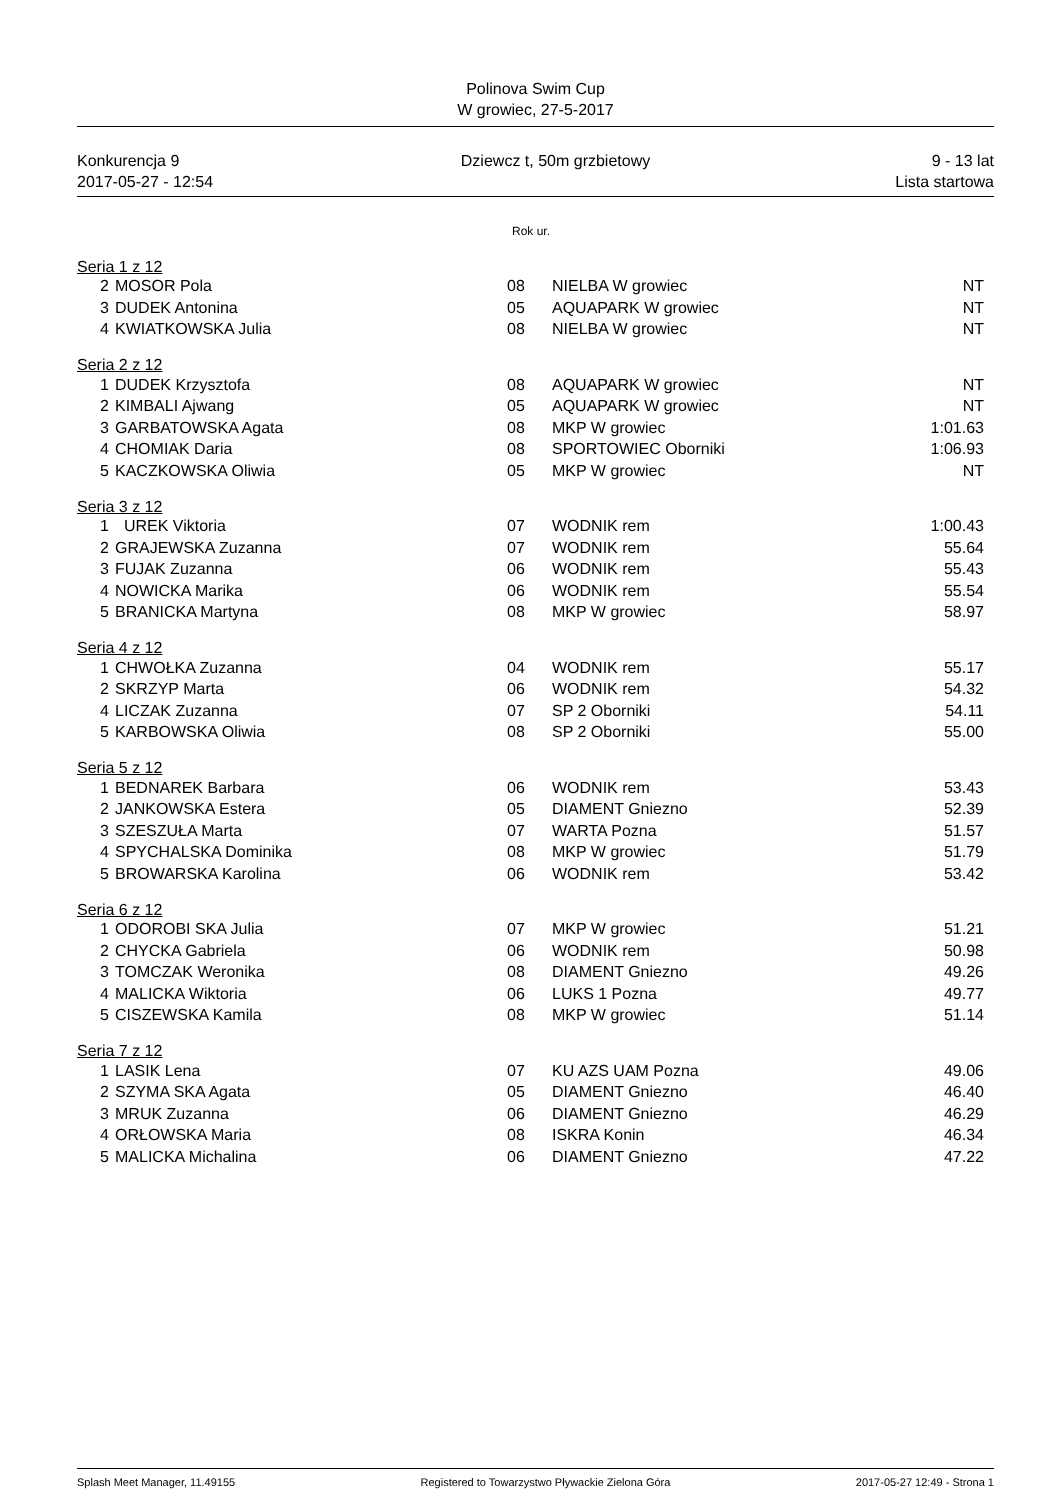Polinova Swim Cup
W growiec, 27-5-2017
Konkurencja 9 Dziewcz t, 50m grzbietowy 9 - 13 lat
2017-05-27 - 12:54 Lista startowa
| | | Rok ur. | | |
| Seria 1 z 12 | | | | |
| 2 | MOSOR Pola | 08 | NIELBA W growiec | NT |
| 3 | DUDEK Antonina | 05 | AQUAPARK W growiec | NT |
| 4 | KWIATKOWSKA Julia | 08 | NIELBA W growiec | NT |
| Seria 2 z 12 | | | | |
| 1 | DUDEK Krzysztofa | 08 | AQUAPARK W growiec | NT |
| 2 | KIMBALI Ajwang | 05 | AQUAPARK W growiec | NT |
| 3 | GARBATOWSKA Agata | 08 | MKP W growiec | 1:01.63 |
| 4 | CHOMIAK Daria | 08 | SPORTOWIEC Oborniki | 1:06.93 |
| 5 | KACZKOWSKA Oliwia | 05 | MKP W growiec | NT |
| Seria 3 z 12 | | | | |
| 1 | UREK Viktoria | 07 | WODNIK rem | 1:00.43 |
| 2 | GRAJEWSKA Zuzanna | 07 | WODNIK rem | 55.64 |
| 3 | FUJAK Zuzanna | 06 | WODNIK rem | 55.43 |
| 4 | NOWICKA Marika | 06 | WODNIK rem | 55.54 |
| 5 | BRANICKA Martyna | 08 | MKP W growiec | 58.97 |
| Seria 4 z 12 | | | | |
| 1 | CHWOŁKA Zuzanna | 04 | WODNIK rem | 55.17 |
| 2 | SKRZYP Marta | 06 | WODNIK rem | 54.32 |
| 4 | LICZAK Zuzanna | 07 | SP 2 Oborniki | 54.11 |
| 5 | KARBOWSKA Oliwia | 08 | SP 2 Oborniki | 55.00 |
| Seria 5 z 12 | | | | |
| 1 | BEDNAREK Barbara | 06 | WODNIK rem | 53.43 |
| 2 | JANKOWSKA Estera | 05 | DIAMENT Gniezno | 52.39 |
| 3 | SZESZUŁA Marta | 07 | WARTA Pozna | 51.57 |
| 4 | SPYCHALSKA Dominika | 08 | MKP W growiec | 51.79 |
| 5 | BROWARSKA Karolina | 06 | WODNIK rem | 53.42 |
| Seria 6 z 12 | | | | |
| 1 | ODOROBI SKA Julia | 07 | MKP W growiec | 51.21 |
| 2 | CHYCKA Gabriela | 06 | WODNIK rem | 50.98 |
| 3 | TOMCZAK Weronika | 08 | DIAMENT Gniezno | 49.26 |
| 4 | MALICKA Wiktoria | 06 | LUKS 1 Pozna | 49.77 |
| 5 | CISZEWSKA Kamila | 08 | MKP W growiec | 51.14 |
| Seria 7 z 12 | | | | |
| 1 | LASIK Lena | 07 | KU AZS UAM Pozna | 49.06 |
| 2 | SZYMA SKA Agata | 05 | DIAMENT Gniezno | 46.40 |
| 3 | MRUK Zuzanna | 06 | DIAMENT Gniezno | 46.29 |
| 4 | ORŁOWSKA Maria | 08 | ISKRA Konin | 46.34 |
| 5 | MALICKA Michalina | 06 | DIAMENT Gniezno | 47.22 |
Splash Meet Manager, 11.49155 Registered to Towarzystwo Pływackie Zielona Góra 2017-05-27 12:49 - Strona 1